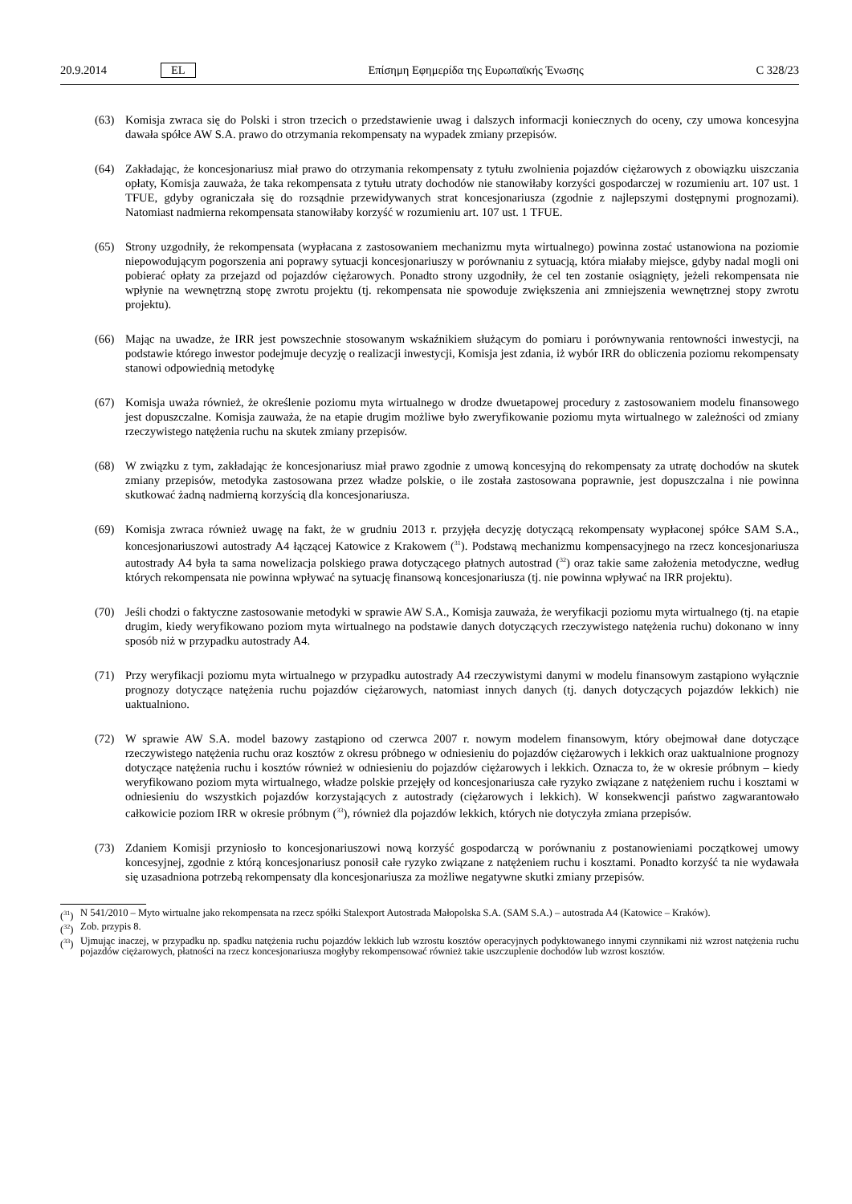20.9.2014 EL Επίσημη Εφημερίδα της Ευρωπαϊκής Ένωσης C 328/23
(63) Komisja zwraca się do Polski i stron trzecich o przedstawienie uwag i dalszych informacji koniecznych do oceny, czy umowa koncesyjna dawała spółce AW S.A. prawo do otrzymania rekompensaty na wypadek zmiany przepisów.
(64) Zakładając, że koncesjonariusz miał prawo do otrzymania rekompensaty z tytułu zwolnienia pojazdów ciężarowych z obowiązku uiszczania opłaty, Komisja zauważa, że taka rekompensata z tytułu utraty dochodów nie stanowiłaby korzyści gospodarczej w rozumieniu art. 107 ust. 1 TFUE, gdyby ograniczała się do rozsądnie przewidywanych strat koncesjonariusza (zgodnie z najlepszymi dostępnymi prognozami). Natomiast nadmierna rekompensata stanowiłaby korzyść w rozumieniu art. 107 ust. 1 TFUE.
(65) Strony uzgodniły, że rekompensata (wypłacana z zastosowaniem mechanizmu myta wirtualnego) powinna zostać ustanowiona na poziomie niepowodującym pogorszenia ani poprawy sytuacji koncesjonariuszy w porównaniu z sytuacją, która miałaby miejsce, gdyby nadal mogli oni pobierać opłaty za przejazd od pojazdów ciężarowych. Ponadto strony uzgodniły, że cel ten zostanie osiągnięty, jeżeli rekompensata nie wpłynie na wewnętrzną stopę zwrotu projektu (tj. rekompensata nie spowoduje zwiększenia ani zmniejszenia wewnętrznej stopy zwrotu projektu).
(66) Mając na uwadze, że IRR jest powszechnie stosowanym wskaźnikiem służącym do pomiaru i porównywania rentowności inwestycji, na podstawie którego inwestor podejmuje decyzję o realizacji inwestycji, Komisja jest zdania, iż wybór IRR do obliczenia poziomu rekompensaty stanowi odpowiednią metodykę
(67) Komisja uważa również, że określenie poziomu myta wirtualnego w drodze dwuetapowej procedury z zastosowaniem modelu finansowego jest dopuszczalne. Komisja zauważa, że na etapie drugim możliwe było zweryfikowanie poziomu myta wirtualnego w zależności od zmiany rzeczywistego natężenia ruchu na skutek zmiany przepisów.
(68) W związku z tym, zakładając że koncesjonariusz miał prawo zgodnie z umową koncesyjną do rekompensaty za utratę dochodów na skutek zmiany przepisów, metodyka zastosowana przez władze polskie, o ile została zastosowana poprawnie, jest dopuszczalna i nie powinna skutkować żadną nadmierną korzyścią dla koncesjonariusza.
(69) Komisja zwraca również uwagę na fakt, że w grudniu 2013 r. przyjęła decyzję dotyczącą rekompensaty wypłaconej spółce SAM S.A., koncesjonariuszowi autostrady A4 łączącej Katowice z Krakowem (<sup>31</sup>). Podstawą mechanizmu kompensacyjnego na rzecz koncesjonariusza autostrady A4 była ta sama nowelizacja polskiego prawa dotyczącego płatnych autostrad (<sup>32</sup>) oraz takie same założenia metodyczne, według których rekompensata nie powinna wpływać na sytuację finansową koncesjonariusza (tj. nie powinna wpływać na IRR projektu).
(70) Jeśli chodzi o faktyczne zastosowanie metodyki w sprawie AW S.A., Komisja zauważa, że weryfikacji poziomu myta wirtualnego (tj. na etapie drugim, kiedy weryfikowano poziom myta wirtualnego na podstawie danych dotyczących rzeczywistego natężenia ruchu) dokonano w inny sposób niż w przypadku autostrady A4.
(71) Przy weryfikacji poziomu myta wirtualnego w przypadku autostrady A4 rzeczywistymi danymi w modelu finansowym zastąpiono wyłącznie prognozy dotyczące natężenia ruchu pojazdów ciężarowych, natomiast innych danych (tj. danych dotyczących pojazdów lekkich) nie uaktualniono.
(72) W sprawie AW S.A. model bazowy zastąpiono od czerwca 2007 r. nowym modelem finansowym, który obejmował dane dotyczące rzeczywistego natężenia ruchu oraz kosztów z okresu próbnego w odniesieniu do pojazdów ciężarowych i lekkich oraz uaktualnione prognozy dotyczące natężenia ruchu i kosztów również w odniesieniu do pojazdów ciężarowych i lekkich. Oznacza to, że w okresie próbnym – kiedy weryfikowano poziom myta wirtualnego, władze polskie przejęły od koncesjonariusza całe ryzyko związane z natężeniem ruchu i kosztami w odniesieniu do wszystkich pojazdów korzystających z autostrady (ciężarowych i lekkich). W konsekwencji państwo zagwarantowało całkowicie poziom IRR w okresie próbnym (<sup>33</sup>), również dla pojazdów lekkich, których nie dotyczyła zmiana przepisów.
(73) Zdaniem Komisji przyniosło to koncesjonariuszowi nową korzyść gospodarczą w porównaniu z postanowieniami początkowej umowy koncesyjnej, zgodnie z którą koncesjonariusz ponosił całe ryzyko związane z natężeniem ruchu i kosztami. Ponadto korzyść ta nie wydawała się uzasadniona potrzebą rekompensaty dla koncesjonariusza za możliwe negatywne skutki zmiany przepisów.
(<sup>31</sup>) N 541/2010 – Myto wirtualne jako rekompensata na rzecz spółki Stalexport Autostrada Małopolska S.A. (SAM S.A.) – autostrada A4 (Katowice – Kraków).
(<sup>32</sup>) Zob. przypis 8.
(<sup>33</sup>) Ujmując inaczej, w przypadku np. spadku natężenia ruchu pojazdów lekkich lub wzrostu kosztów operacyjnych podyktowanego innymi czynnikami niż wzrost natężenia ruchu pojazdów ciężarowych, płatności na rzecz koncesjonariusza mogłyby rekompensować również takie uszczuplenie dochodów lub wzrost kosztów.